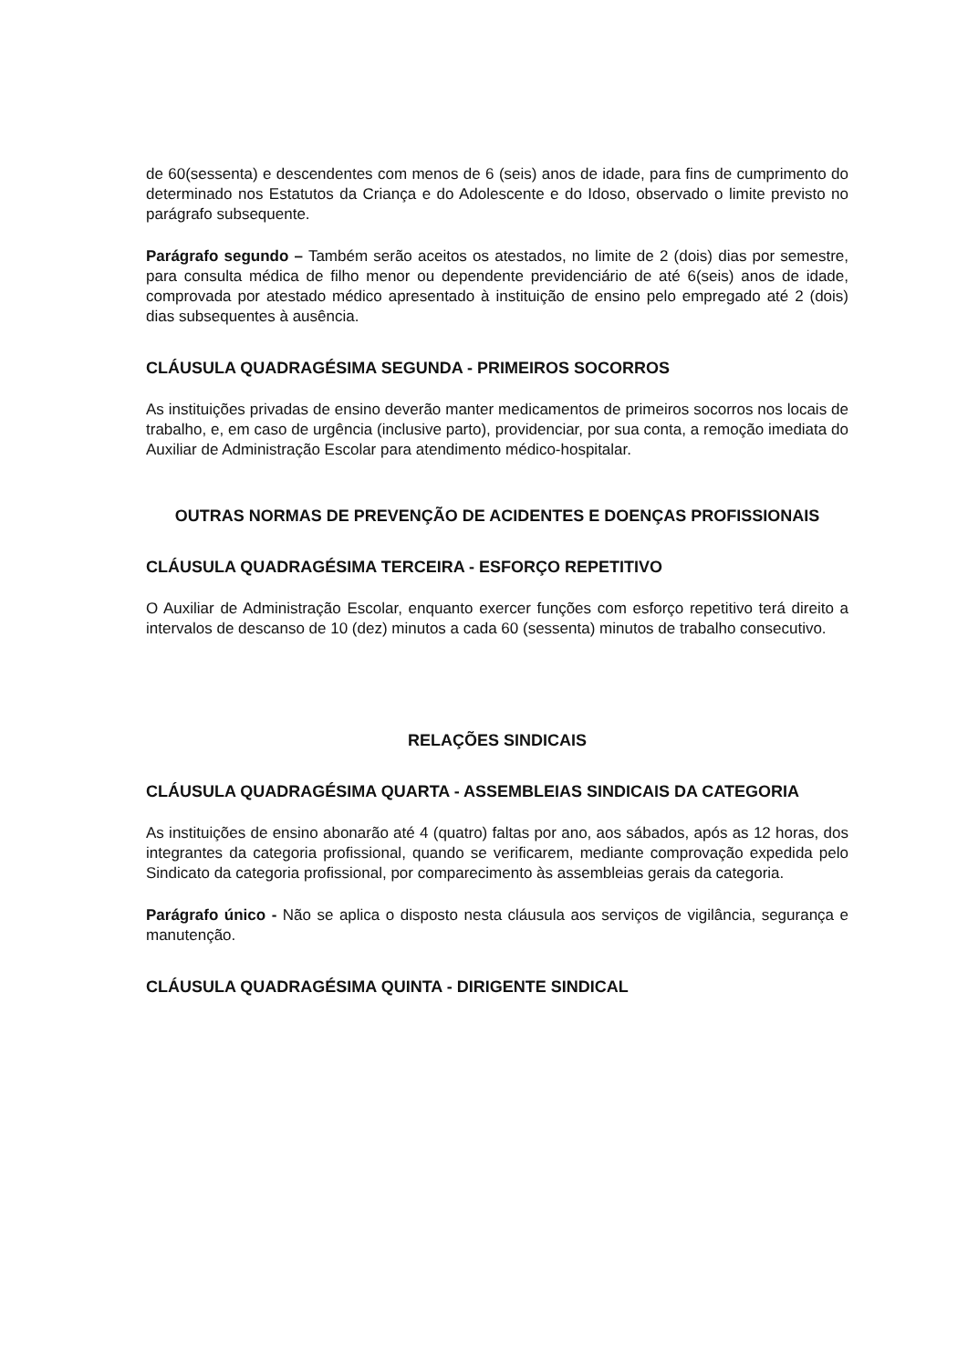de 60(sessenta) e descendentes com menos de 6 (seis) anos de idade, para fins de cumprimento do determinado nos Estatutos da Criança e do Adolescente e do Idoso, observado o limite previsto no parágrafo subsequente.
Parágrafo segundo – Também serão aceitos os atestados, no limite de 2 (dois) dias por semestre, para consulta médica de filho menor ou dependente previdenciário de até 6(seis) anos de idade, comprovada por atestado médico apresentado à instituição de ensino pelo empregado até 2 (dois) dias subsequentes à ausência.
CLÁUSULA QUADRAGÉSIMA SEGUNDA - PRIMEIROS SOCORROS
As instituições privadas de ensino deverão manter medicamentos de primeiros socorros nos locais de trabalho, e, em caso de urgência (inclusive parto), providenciar, por sua conta, a remoção imediata do Auxiliar de Administração Escolar para atendimento médico-hospitalar.
OUTRAS NORMAS DE PREVENÇÃO DE ACIDENTES E DOENÇAS PROFISSIONAIS
CLÁUSULA QUADRAGÉSIMA TERCEIRA - ESFORÇO REPETITIVO
O Auxiliar de Administração Escolar, enquanto exercer funções com esforço repetitivo terá direito a intervalos de descanso de 10 (dez) minutos a cada 60 (sessenta) minutos de trabalho consecutivo.
RELAÇÕES SINDICAIS
CLÁUSULA QUADRAGÉSIMA QUARTA - ASSEMBLEIAS SINDICAIS DA CATEGORIA
As instituições de ensino abonarão até 4 (quatro) faltas por ano, aos sábados, após as 12 horas, dos integrantes da categoria profissional, quando se verificarem, mediante comprovação expedida pelo Sindicato da categoria profissional, por comparecimento às assembleias gerais da categoria.
Parágrafo único - Não se aplica o disposto nesta cláusula aos serviços de vigilância, segurança e manutenção.
CLÁUSULA QUADRAGÉSIMA QUINTA - DIRIGENTE SINDICAL